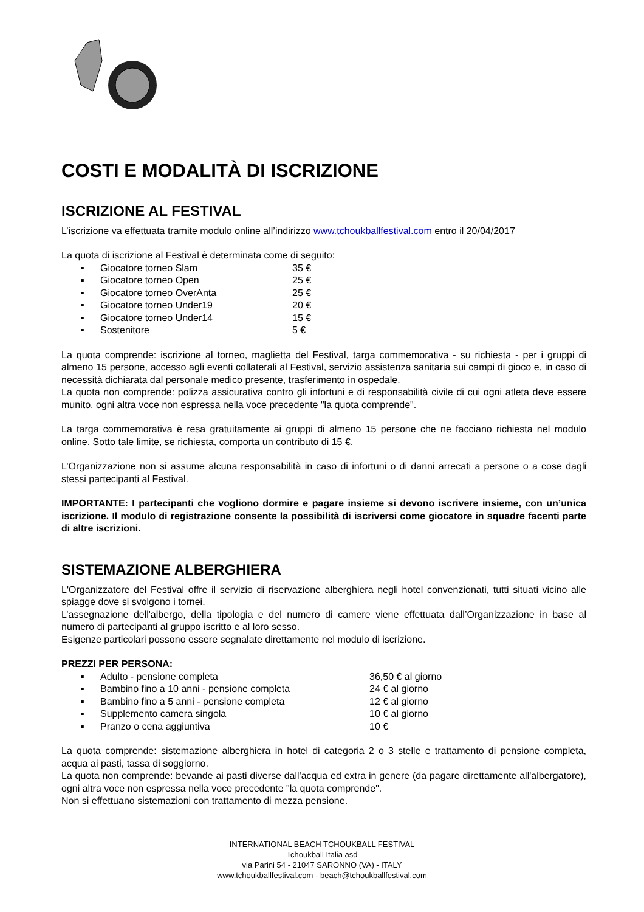COSTI E MODALITÀ DI ISCRIZIONE
ISCRIZIONE AL FESTIVAL
L’iscrizione va effettuata tramite modulo online all’indirizzo www.tchoukballfestival.com entro il 20/04/2017
La quota di iscrizione al Festival è determinata come di seguito:
▪ Giocatore torneo Slam 35 €
▪ Giocatore torneo Open 25 €
▪ Giocatore torneo OverAnta 25 €
▪ Giocatore torneo Under19 20 €
▪ Giocatore torneo Under14 15 €
▪ Sostenitore 5 €
La quota comprende: iscrizione al torneo, maglietta del Festival, targa commemorativa - su richiesta - per i gruppi di almeno 15 persone, accesso agli eventi collaterali al Festival, servizio assistenza sanitaria sui campi di gioco e, in caso di necessità dichiarata dal personale medico presente, trasferimento in ospedale.
La quota non comprende: polizza assicurativa contro gli infortuni e di responsabilità civile di cui ogni atleta deve essere munito, ogni altra voce non espressa nella voce precedente "la quota comprende".
La targa commemorativa è resa gratuitamente ai gruppi di almeno 15 persone che ne facciano richiesta nel modulo online. Sotto tale limite, se richiesta, comporta un contributo di 15 €.
L’Organizzazione non si assume alcuna responsabilità in caso di infortuni o di danni arrecati a persone o a cose dagli stessi partecipanti al Festival.
IMPORTANTE: I partecipanti che vogliono dormire e pagare insieme si devono iscrivere insieme, con un’unica iscrizione. Il modulo di registrazione consente la possibilità di iscriversi come giocatore in squadre facenti parte di altre iscrizioni.
SISTEMAZIONE ALBERGHIERA
L'Organizzatore del Festival offre il servizio di riservazione alberghiera negli hotel convenzionati, tutti situati vicino alle spiagge dove si svolgono i tornei.
L’assegnazione dell'albergo, della tipologia e del numero di camere viene effettuata dall’Organizzazione in base al numero di partecipanti al gruppo iscritto e al loro sesso.
Esigenze particolari possono essere segnalate direttamente nel modulo di iscrizione.
PREZZI PER PERSONA:
▪ Adulto - pensione completa 36,50 € al giorno
▪ Bambino fino a 10 anni - pensione completa 24 € al giorno
▪ Bambino fino a 5 anni - pensione completa 12 € al giorno
▪ Supplemento camera singola 10 € al giorno
▪ Pranzo o cena aggiuntiva 10 €
La quota comprende: sistemazione alberghiera in hotel di categoria 2 o 3 stelle e trattamento di pensione completa, acqua ai pasti, tassa di soggiorno.
La quota non comprende: bevande ai pasti diverse dall'acqua ed extra in genere (da pagare direttamente all'albergatore), ogni altra voce non espressa nella voce precedente "la quota comprende".
Non si effettuano sistemazioni con trattamento di mezza pensione.
INTERNATIONAL BEACH TCHOUKBALL FESTIVAL
Tchoukball Italia asd
via Parini 54 - 21047 SARONNO (VA) - ITALY
www.tchoukballfestival.com - beach@tchoukballfestival.com